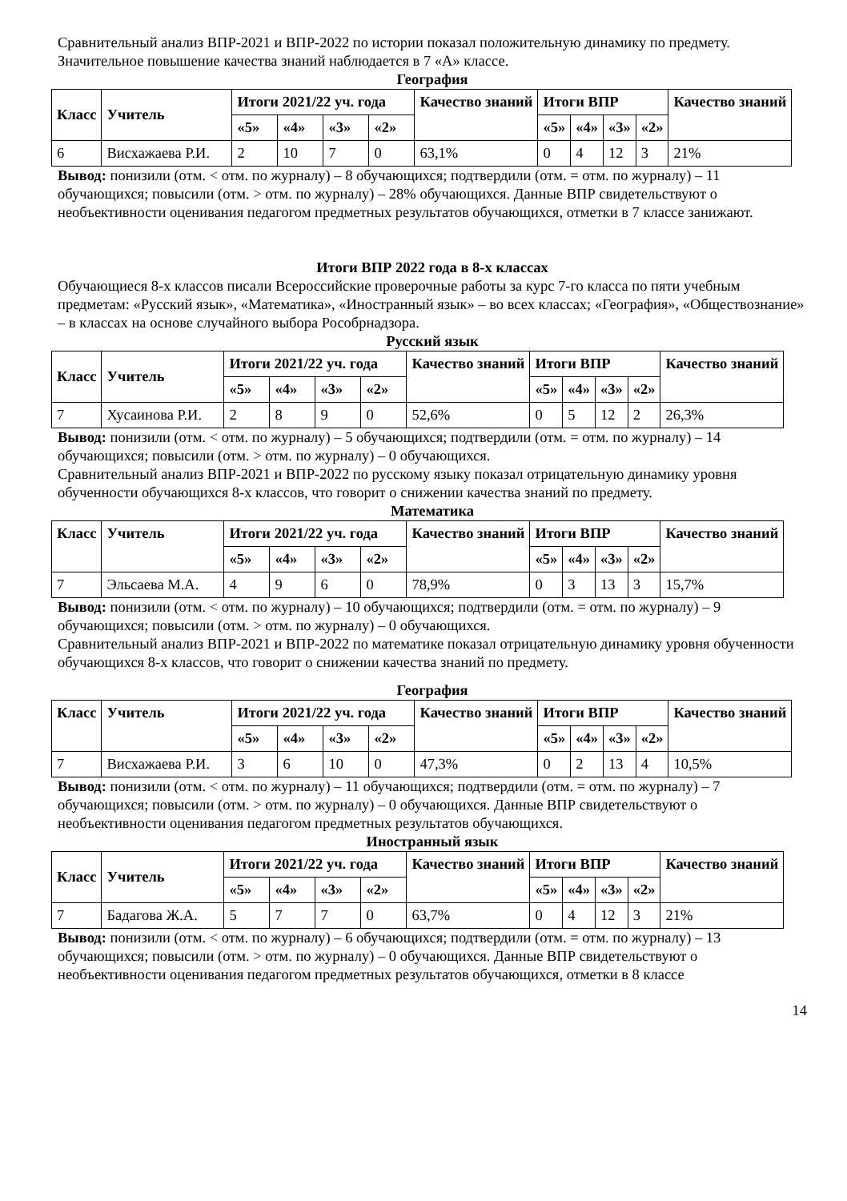Сравнительный анализ ВПР-2021 и ВПР-2022 по истории показал положительную динамику по предмету. Значительное повышение качества знаний наблюдается в 7 «А» классе.
География
| Класс | Учитель | Итоги 2021/22 уч. года | | | | Качество знаний | Итоги ВПР | | | | Качество знаний |
| --- | --- | --- | --- | --- | --- | --- | --- | --- | --- | --- | --- |
| | | «5» | «4» | «3» | «2» | | «5» | «4» | «3» | «2» | |
| 6 | Висхажаева Р.И. | 2 | 10 | 7 | 0 | 63,1% | 0 | 4 | 12 | 3 | 21% |
Вывод: понизили (отм. < отм. по журналу) – 8 обучающихся; подтвердили (отм. = отм. по журналу) – 11 обучающихся; повысили (отм. > отм. по журналу) – 28% обучающихся. Данные ВПР свидетельствуют о необъективности оценивания педагогом предметных результатов обучающихся, отметки в 7 классе занижают.
Итоги ВПР 2022 года в 8-х классах
Обучающиеся 8-х классов писали Всероссийские проверочные работы за курс 7-го класса по пяти учебным предметам: «Русский язык», «Математика», «Иностранный язык» – во всех классах; «География», «Обществознание» – в классах на основе случайного выбора Рособрнадзора.
Русский язык
| Класс | Учитель | Итоги 2021/22 уч. года | | | | Качество знаний | Итоги ВПР | | | | Качество знаний |
| --- | --- | --- | --- | --- | --- | --- | --- | --- | --- | --- | --- |
| | | «5» | «4» | «3» | «2» | | «5» | «4» | «3» | «2» | |
| 7 | Хусаинова Р.И. | 2 | 8 | 9 | 0 | 52,6% | 0 | 5 | 12 | 2 | 26,3% |
Вывод: понизили (отм. < отм. по журналу) – 5 обучающихся; подтвердили (отм. = отм. по журналу) – 14 обучающихся; повысили (отм. > отм. по журналу) – 0 обучающихся.
Сравнительный анализ ВПР-2021 и ВПР-2022 по русскому языку показал отрицательную динамику уровня обученности обучающихся 8-х классов, что говорит о снижении качества знаний по предмету.
Математика
| Класс | Учитель | Итоги 2021/22 уч. года | | | | Качество знаний | Итоги ВПР | | | | Качество знаний |
| --- | --- | --- | --- | --- | --- | --- | --- | --- | --- | --- | --- |
| | | «5» | «4» | «3» | «2» | | «5» | «4» | «3» | «2» | |
| 7 | Эльсаева М.А. | 4 | 9 | 6 | 0 | 78,9% | 0 | 3 | 13 | 3 | 15,7% |
Вывод: понизили (отм. < отм. по журналу) – 10 обучающихся; подтвердили (отм. = отм. по журналу) – 9 обучающихся; повысили (отм. > отм. по журналу) – 0 обучающихся.
Сравнительный анализ ВПР-2021 и ВПР-2022 по математике показал отрицательную динамику уровня обученности обучающихся 8-х классов, что говорит о снижении качества знаний по предмету.
География
| Класс | Учитель | Итоги 2021/22 уч. года | | | | Качество знаний | Итоги ВПР | | | | Качество знаний |
| --- | --- | --- | --- | --- | --- | --- | --- | --- | --- | --- | --- |
| | | «5» | «4» | «3» | «2» | | «5» | «4» | «3» | «2» | |
| 7 | Висхажаева Р.И. | 3 | 6 | 10 | 0 | 47,3% | 0 | 2 | 13 | 4 | 10,5% |
Вывод: понизили (отм. < отм. по журналу) – 11 обучающихся; подтвердили (отм. = отм. по журналу) – 7 обучающихся; повысили (отм. > отм. по журналу) – 0 обучающихся. Данные ВПР свидетельствуют о необъективности оценивания педагогом предметных результатов обучающихся.
Иностранный язык
| Класс | Учитель | Итоги 2021/22 уч. года | | | | Качество знаний | Итоги ВПР | | | | Качество знаний |
| --- | --- | --- | --- | --- | --- | --- | --- | --- | --- | --- | --- |
| | | «5» | «4» | «3» | «2» | | «5» | «4» | «3» | «2» | |
| 7 | Бадагова Ж.А. | 5 | 7 | 7 | 0 | 63,7% | 0 | 4 | 12 | 3 | 21% |
Вывод: понизили (отм. < отм. по журналу) – 6 обучающихся; подтвердили (отм. = отм. по журналу) – 13 обучающихся; повысили (отм. > отм. по журналу) – 0 обучающихся. Данные ВПР свидетельствуют о необъективности оценивания педагогом предметных результатов обучающихся, отметки в 8 классе
14